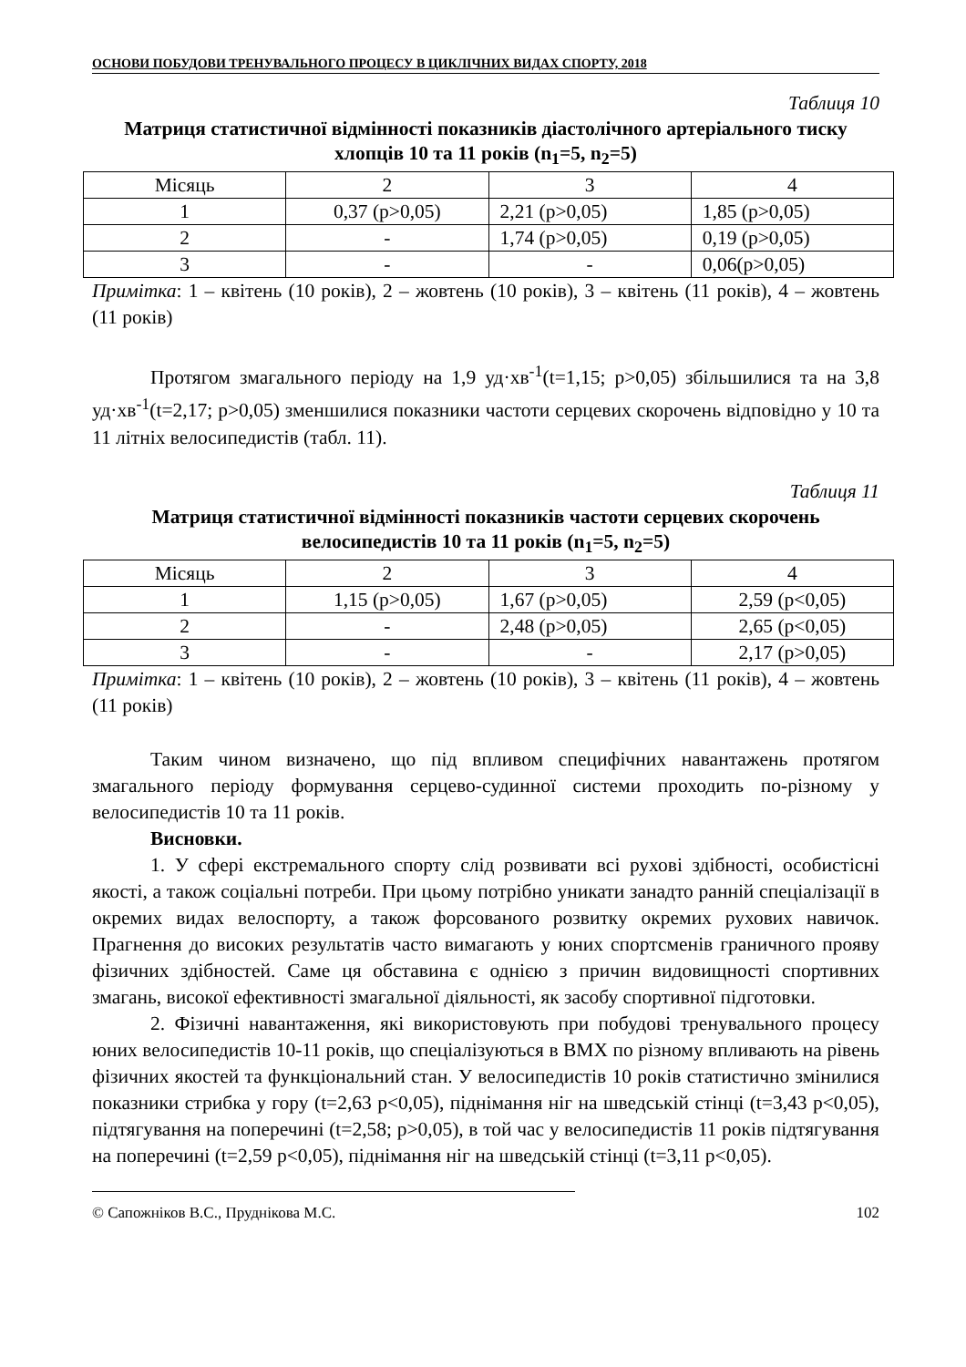ОСНОВИ ПОБУДОВИ ТРЕНУВАЛЬНОГО ПРОЦЕСУ В ЦИКЛІЧНИХ ВИДАХ СПОРТУ, 2018
Таблиця 10
Матриця статистичної відмінності показників діастолічного артеріального тиску хлопців 10 та 11 років (n<sub>1</sub>=5, n<sub>2</sub>=5)
| Місяць | 2 | 3 | 4 |
| 1 | 0,37 (p>0,05) | 2,21 (p>0,05) | 1,85 (p>0,05) |
| 2 | - | 1,74 (p>0,05) | 0,19 (p>0,05) |
| 3 | - | - | 0,06(p>0,05) |
Примітка: 1 – квітень (10 років), 2 – жовтень (10 років), 3 – квітень (11 років), 4 – жовтень (11 років)
Протягом змагального періоду на 1,9 уд·хв<sup>-1</sup>(t=1,15; p>0,05) збільшилися та на 3,8 уд·хв<sup>-1</sup>(t=2,17; p>0,05) зменшилися показники частоти серцевих скорочень відповідно у 10 та 11 літніх велосипедистів (табл. 11).
Таблиця 11
Матриця статистичної відмінності показників частоти серцевих скорочень велосипедистів 10 та 11 років (n<sub>1</sub>=5, n<sub>2</sub>=5)
| Місяць | 2 | 3 | 4 |
| 1 | 1,15 (p>0,05) | 1,67 (p>0,05) | 2,59 (p<0,05) |
| 2 | - | 2,48 (p>0,05) | 2,65 (p<0,05) |
| 3 | - | - | 2,17 (p>0,05) |
Примітка: 1 – квітень (10 років), 2 – жовтень (10 років), 3 – квітень (11 років), 4 – жовтень (11 років)
Таким чином визначено, що під впливом специфічних навантажень протягом змагального періоду формування серцево-судинної системи проходить по-різному у велосипедистів 10 та 11 років.
Висновки.
1. У сфері екстремального спорту слід розвивати всі рухові здібності, особистісні якості, а також соціальні потреби. При цьому потрібно уникати занадто ранній спеціалізації в окремих видах велоспорту, а також форсованого розвитку окремих рухових навичок. Прагнення до високих результатів часто вимагають у юних спортсменів граничного прояву фізичних здібностей. Саме ця обставина є однією з причин видовищності спортивних змагань, високої ефективності змагальної діяльності, як засобу спортивної підготовки.
2. Фізичні навантаження, які використовують при побудові тренувального процесу юних велосипедистів 10-11 років, що спеціалізуються в ВМХ по різному впливають на рівень фізичних якостей та функціональний стан. У велосипедистів 10 років статистично змінилися показники стрибка у гору (t=2,63 p<0,05), піднімання ніг на шведській стінці (t=3,43 p<0,05), підтягування на поперечині (t=2,58; p>0,05), в той час у велосипедистів 11 років підтягування на поперечині (t=2,59 p<0,05), піднімання ніг на шведській стінці (t=3,11 p<0,05).
© Сапожніков В.С., Пруднікова М.С. 102